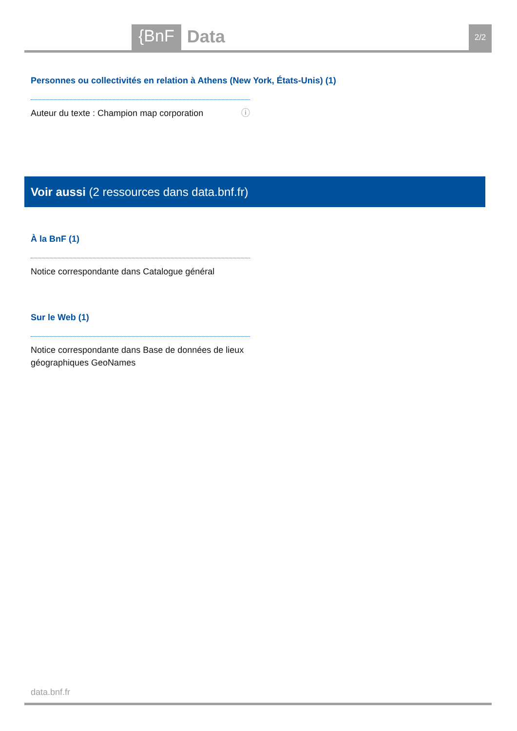{BnF
Data
2/2
Personnes ou collectivités en relation à Athens (New York, États-Unis) (1)
Auteur du texte : Champion map corporation ⓘ
Voir aussi (2 ressources dans data.bnf.fr)
À la BnF (1)
Notice correspondante dans Catalogue général
Sur le Web (1)
Notice correspondante dans Base de données de lieux géographiques GeoNames
data.bnf.fr